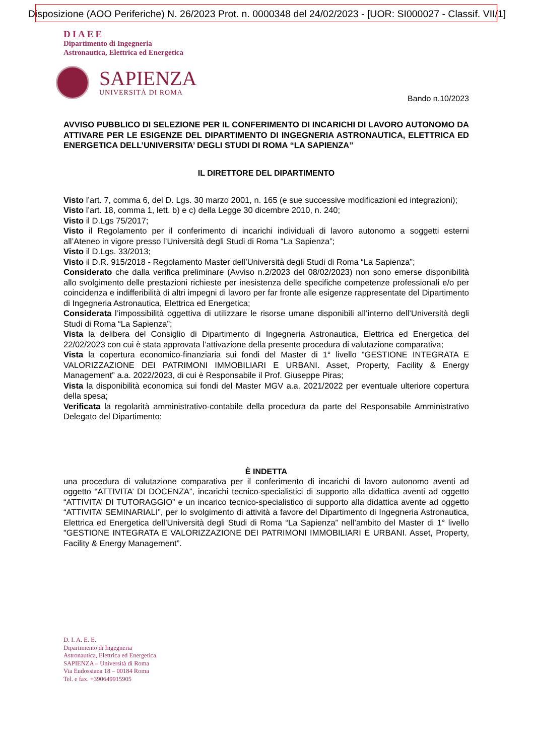Disposizione (AOO Periferiche) N. 26/2023 Prot. n. 0000348 del 24/02/2023 - [UOR: SI000027 - Classif. VII/1]
DIAEE
Dipartimento di Ingegneria
Astronautica, Elettrica ed Energetica
SAPIENZA
UNIVERSITÀ DI ROMA
Bando n.10/2023
AVVISO PUBBLICO DI SELEZIONE PER IL CONFERIMENTO DI INCARICHI DI LAVORO AUTONOMO DA ATTIVARE PER LE ESIGENZE DEL DIPARTIMENTO DI INGEGNERIA ASTRONAUTICA, ELETTRICA ED ENERGETICA DELL’UNIVERSITA’ DEGLI STUDI DI ROMA “LA SAPIENZA”
IL DIRETTORE DEL DIPARTIMENTO
Visto l’art. 7, comma 6, del D. Lgs. 30 marzo 2001, n. 165 (e sue successive modificazioni ed integrazioni);
Visto l’art. 18, comma 1, lett. b) e c) della Legge 30 dicembre 2010, n. 240;
Visto il D.Lgs 75/2017;
Visto il Regolamento per il conferimento di incarichi individuali di lavoro autonomo a soggetti esterni all’Ateneo in vigore presso l’Università degli Studi di Roma “La Sapienza”;
Visto il D.Lgs. 33/2013;
Visto il D.R. 915/2018 - Regolamento Master dell’Università degli Studi di Roma “La Sapienza”;
Considerato che dalla verifica preliminare (Avviso n.2/2023 del 08/02/2023) non sono emerse disponibilità allo svolgimento delle prestazioni richieste per inesistenza delle specifiche competenze professionali e/o per coincidenza e indifferibilità di altri impegni di lavoro per far fronte alle esigenze rappresentate del Dipartimento di Ingegneria Astronautica, Elettrica ed Energetica;
Considerata l’impossibilità oggettiva di utilizzare le risorse umane disponibili all’interno dell’Università degli Studi di Roma “La Sapienza”;
Vista la delibera del Consiglio di Dipartimento di Ingegneria Astronautica, Elettrica ed Energetica del 22/02/2023 con cui è stata approvata l’attivazione della presente procedura di valutazione comparativa;
Vista la copertura economico-finanziaria sui fondi del Master di 1° livello "GESTIONE INTEGRATA E VALORIZZAZIONE DEI PATRIMONI IMMOBILIARI E URBANI. Asset, Property, Facility & Energy Management” a.a. 2022/2023, di cui è Responsabile il Prof. Giuseppe Piras;
Vista la disponibilità economica sui fondi del Master MGV a.a. 2021/2022 per eventuale ulteriore copertura della spesa;
Verificata la regolarità amministrativo-contabile della procedura da parte del Responsabile Amministrativo Delegato del Dipartimento;
È INDETTA
una procedura di valutazione comparativa per il conferimento di incarichi di lavoro autonomo aventi ad oggetto “ATTIVITA’ DI DOCENZA”, incarichi tecnico-specialistici di supporto alla didattica aventi ad oggetto “ATTIVITA’ DI TUTORAGGIO” e un incarico tecnico-specialistico di supporto alla didattica avente ad oggetto “ATTIVITA’ SEMINARIALI”, per lo svolgimento di attività a favore del Dipartimento di Ingegneria Astronautica, Elettrica ed Energetica dell’Università degli Studi di Roma “La Sapienza” nell’ambito del Master di 1° livello "GESTIONE INTEGRATA E VALORIZZAZIONE DEI PATRIMONI IMMOBILIARI E URBANI. Asset, Property, Facility & Energy Management”.
D. I. A. E. E.
Dipartimento di Ingegneria
Astronautica, Elettrica ed Energetica
SAPIENZA – Università di Roma
Via Eudossiana 18 – 00184 Roma
Tel. e fax. +390649915905